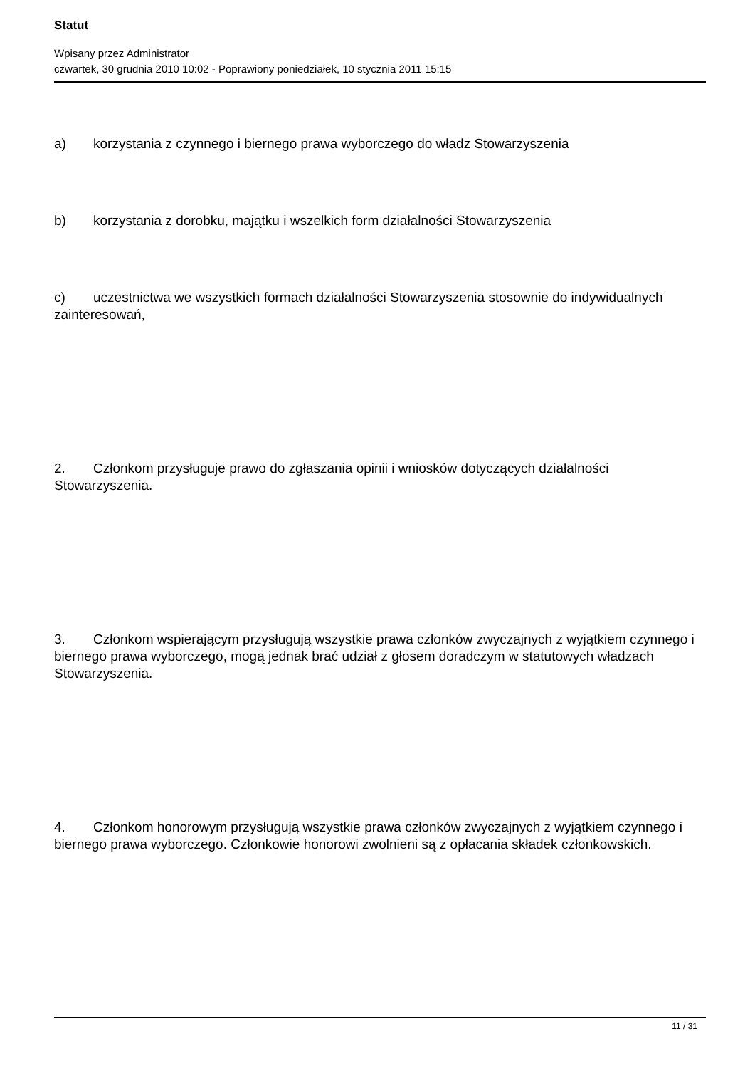Statut
Wpisany przez Administrator
czwartek, 30 grudnia 2010 10:02 - Poprawiony poniedziałek, 10 stycznia 2011 15:15
a) korzystania z czynnego i biernego prawa wyborczego do władz Stowarzyszenia
b) korzystania z dorobku, majątku i wszelkich form działalności Stowarzyszenia
c) uczestnictwa we wszystkich formach działalności Stowarzyszenia stosownie do indywidualnych zainteresowań,
2. Członkom przysługuje prawo do zgłaszania opinii i wniosków dotyczących działalności Stowarzyszenia.
3. Członkom wspierającym przysługują wszystkie prawa członków zwyczajnych z wyjątkiem czynnego i biernego prawa wyborczego, mogą jednak brać udział z głosem doradczym w statutowych władzach Stowarzyszenia.
4. Członkom honorowym przysługują wszystkie prawa członków zwyczajnych z wyjątkiem czynnego i biernego prawa wyborczego. Członkowie honorowi zwolnieni są z opłacania składek członkowskich.
11 / 31